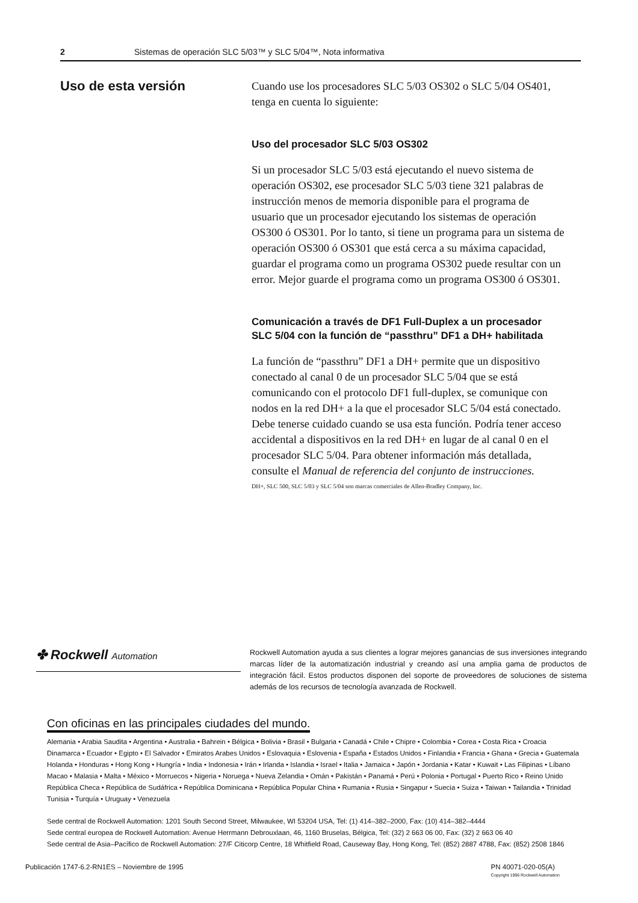2 Sistemas de operación SLC 5/03™ y SLC 5/04™, Nota informativa
Uso de esta versión
Cuando use los procesadores SLC 5/03 OS302 o SLC 5/04 OS401, tenga en cuenta lo siguiente:
Uso del procesador SLC 5/03 OS302
Si un procesador SLC 5/03 está ejecutando el nuevo sistema de operación OS302, ese procesador SLC 5/03 tiene 321 palabras de instrucción menos de memoria disponible para el programa de usuario que un procesador ejecutando los sistemas de operación OS300 ó OS301. Por lo tanto, si tiene un programa para un sistema de operación OS300 ó OS301 que está cerca a su máxima capacidad, guardar el programa como un programa OS302 puede resultar con un error. Mejor guarde el programa como un programa OS300 ó OS301.
Comunicación a través de DF1 Full-Duplex a un procesador SLC 5/04 con la función de “passthru” DF1 a DH+ habilitada
La función de “passthru” DF1 a DH+ permite que un dispositivo conectado al canal 0 de un procesador SLC 5/04 que se está comunicando con el protocolo DF1 full-duplex, se comunique con nodos en la red DH+ a la que el procesador SLC 5/04 está conectado. Debe tenerse cuidado cuando se usa esta función. Podría tener acceso accidental a dispositivos en la red DH+ en lugar de al canal 0 en el procesador SLC 5/04. Para obtener información más detallada, consulte el Manual de referencia del conjunto de instrucciones.
DH+, SLC 500, SLC 5/03 y SLC 5/04 son marcas comerciales de Allen-Bradley Company, Inc.
✤ Rockwell Automation
Rockwell Automation ayuda a sus clientes a lograr mejores ganancias de sus inversiones integrando marcas líder de la automatización industrial y creando así una amplia gama de productos de integración fácil. Estos productos disponen del soporte de proveedores de soluciones de sistema además de los recursos de tecnología avanzada de Rockwell.
Con oficinas en las principales ciudades del mundo.
Alemania • Arabia Saudita • Argentina • Australia • Bahrein • Bélgica • Bolivia • Brasil • Bulgaria • Canadá • Chile • Chipre • Colombia • Corea • Costa Rica • Croacia Dinamarca • Ecuador • Egipto • El Salvador • Emiratos Arabes Unidos • Eslovaquia • Eslovenia • España • Estados Unidos • Finlandia • Francia • Ghana • Grecia • Guatemala Holanda • Honduras • Hong Kong • Hungría • India • Indonesia • Irán • Irlanda • Islandia • Israel • Italia • Jamaica • Japón • Jordania • Katar • Kuwait • Las Filipinas • Líbano Macao • Malasia • Malta • México • Morruecos • Nigeria • Noruega • Nueva Zelandia • Omán • Pakistán • Panamá • Perú • Polonia • Portugal • Puerto Rico • Reino Unido República Checa • República de Sudáfrica • República Dominicana • República Popular China • Rumania • Rusia • Singapur • Suecia • Suiza • Taiwan • Tailandia • Trinidad Tunisia • Turquía • Uruguay • Venezuela
Sede central de Rockwell Automation: 1201 South Second Street, Milwaukee, WI 53204 USA, Tel: (1) 414–382–2000, Fax: (10) 414–382–4444
Sede central europea de Rockwell Automation: Avenue Herrmann Debrouxlaan, 46, 1160 Bruselas, Bélgica, Tel: (32) 2 663 06 00, Fax: (32) 2 663 06 40
Sede central de Asia–Pacífico de Rockwell Automation: 27/F Citicorp Centre, 18 Whitfield Road, Causeway Bay, Hong Kong, Tel: (852) 2887 4788, Fax: (852) 2508 1846
Publicación 1747-6.2-RN1ES – Noviembre de 1995 PN 40071-020-05(A)
Copyright 1996 Rockwell Automation